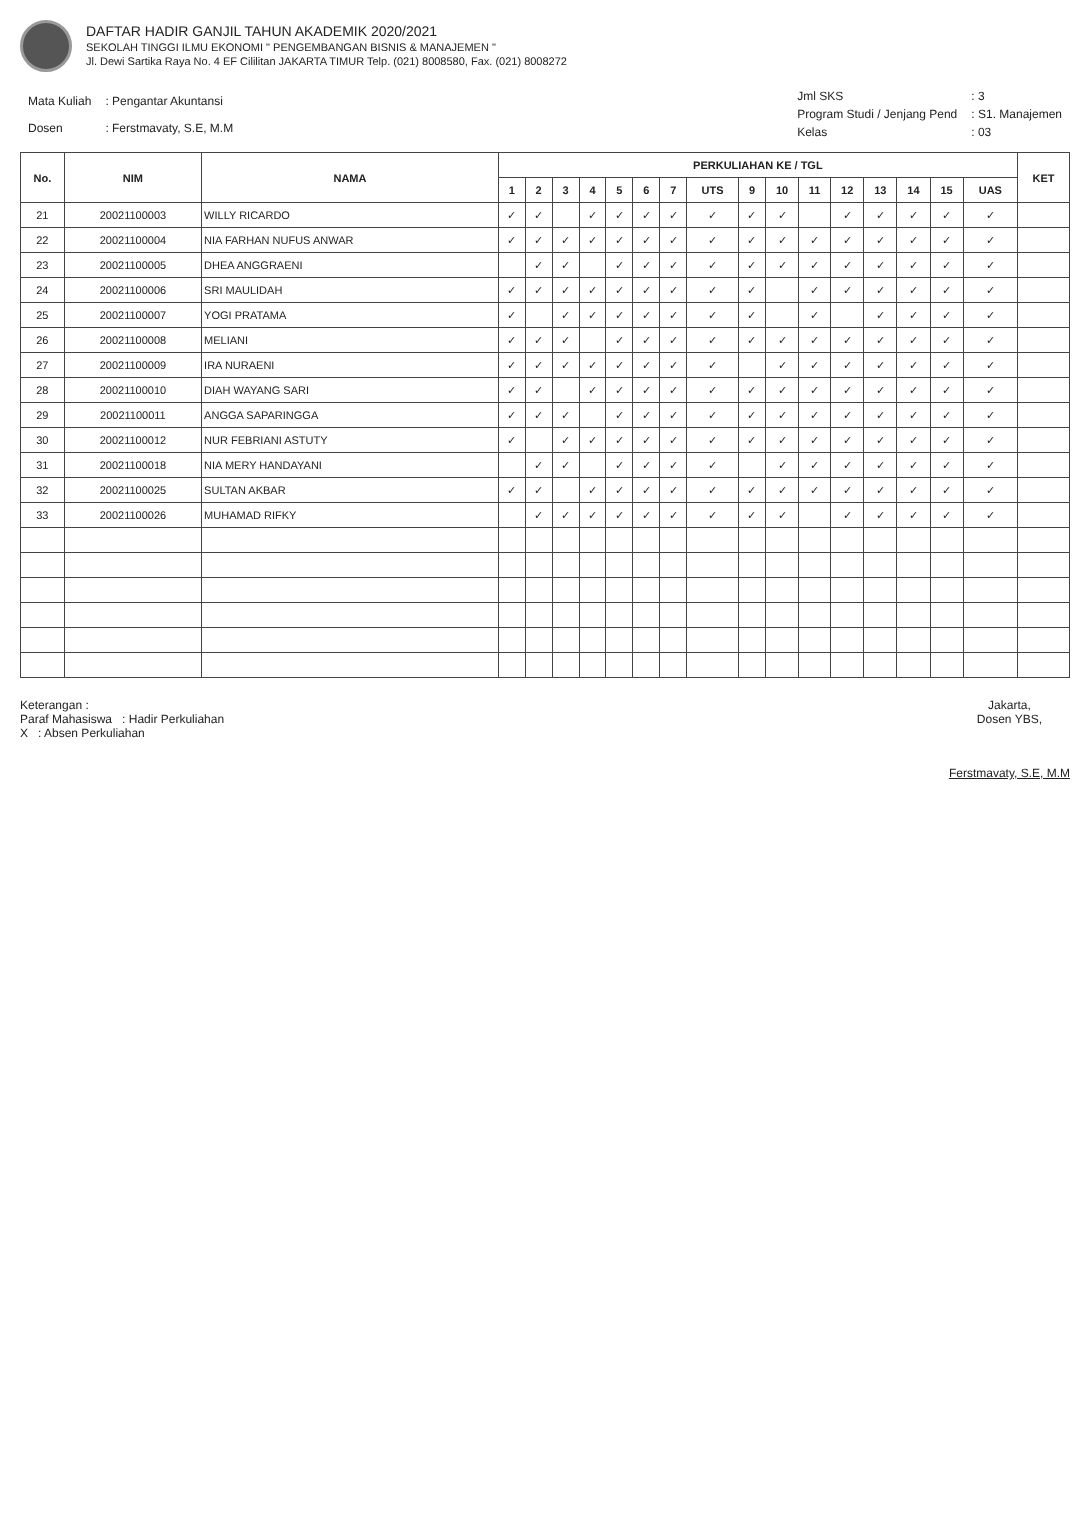DAFTAR HADIR GANJIL TAHUN AKADEMIK 2020/2021
SEKOLAH TINGGI ILMU EKONOMI " PENGEMBANGAN BISNIS & MANAJEMEN "
Jl. Dewi Sartika Raya No. 4 EF Cililitan JAKARTA TIMUR Telp. (021) 8008580, Fax. (021) 8008272
| Mata Kuliah | : Pengantar Akuntansi |
| Dosen | : Ferstmavaty, S.E, M.M |
| Jml SKS | : 3 |
| Program Studi / Jenjang Pend | : S1. Manajemen |
| Kelas | : 03 |
| No. | NIM | NAMA | PERKULIAHAN KE / TGL | | | | | | | | | | | | | | | | KET |
| --- | --- | --- | --- | --- | --- | --- | --- | --- | --- | --- | --- | --- | --- | --- | --- | --- | --- | --- | --- |
| | | | 1 | 2 | 3 | 4 | 5 | 6 | 7 | UTS | 9 | 10 | 11 | 12 | 13 | 14 | 15 | UAS | |
| 21 | 20021100003 | WILLY RICARDO | ✓ | ✓ | | ✓ | ✓ | ✓ | ✓ | ✓ | ✓ | ✓ | | ✓ | ✓ | ✓ | ✓ | ✓ | |
| 22 | 20021100004 | NIA FARHAN NUFUS ANWAR | ✓ | ✓ | ✓ | ✓ | ✓ | ✓ | ✓ | ✓ | ✓ | ✓ | ✓ | ✓ | ✓ | ✓ | ✓ | ✓ | |
| 23 | 20021100005 | DHEA ANGGRAENI | | ✓ | ✓ | | ✓ | ✓ | ✓ | ✓ | ✓ | ✓ | ✓ | ✓ | ✓ | ✓ | ✓ | ✓ | |
| 24 | 20021100006 | SRI MAULIDAH | ✓ | ✓ | ✓ | ✓ | ✓ | ✓ | ✓ | ✓ | ✓ | | ✓ | ✓ | ✓ | ✓ | ✓ | ✓ | |
| 25 | 20021100007 | YOGI PRATAMA | ✓ | | ✓ | ✓ | ✓ | ✓ | ✓ | ✓ | ✓ | | ✓ | | ✓ | ✓ | ✓ | ✓ | |
| 26 | 20021100008 | MELIANI | ✓ | ✓ | ✓ | | ✓ | ✓ | ✓ | ✓ | ✓ | ✓ | ✓ | ✓ | ✓ | ✓ | ✓ | ✓ | |
| 27 | 20021100009 | IRA NURAENI | ✓ | ✓ | ✓ | ✓ | ✓ | ✓ | ✓ | ✓ | | ✓ | ✓ | ✓ | ✓ | ✓ | ✓ | ✓ | |
| 28 | 20021100010 | DIAH WAYANG SARI | ✓ | ✓ | | ✓ | ✓ | ✓ | ✓ | ✓ | ✓ | ✓ | ✓ | ✓ | ✓ | ✓ | ✓ | ✓ | |
| 29 | 20021100011 | ANGGA SAPARINGGA | ✓ | ✓ | ✓ | | ✓ | ✓ | ✓ | ✓ | ✓ | ✓ | ✓ | ✓ | ✓ | ✓ | ✓ | ✓ | |
| 30 | 20021100012 | NUR FEBRIANI ASTUTY | ✓ | | ✓ | ✓ | ✓ | ✓ | ✓ | ✓ | ✓ | ✓ | ✓ | ✓ | ✓ | ✓ | ✓ | ✓ | |
| 31 | 20021100018 | NIA MERY HANDAYANI | | ✓ | ✓ | | ✓ | ✓ | ✓ | ✓ | | ✓ | ✓ | ✓ | ✓ | ✓ | ✓ | ✓ | |
| 32 | 20021100025 | SULTAN AKBAR | ✓ | ✓ | | ✓ | ✓ | ✓ | ✓ | ✓ | ✓ | ✓ | ✓ | ✓ | ✓ | ✓ | ✓ | ✓ | |
| 33 | 20021100026 | MUHAMAD RIFKY | | ✓ | ✓ | ✓ | ✓ | ✓ | ✓ | ✓ | ✓ | ✓ | | ✓ | ✓ | ✓ | ✓ | ✓ | |
Keterangan :
Paraf Mahasiswa : Hadir Perkuliahan
X : Absen Perkuliahan
Jakarta,
Dosen YBS,
Ferstmavaty, S.E, M.M